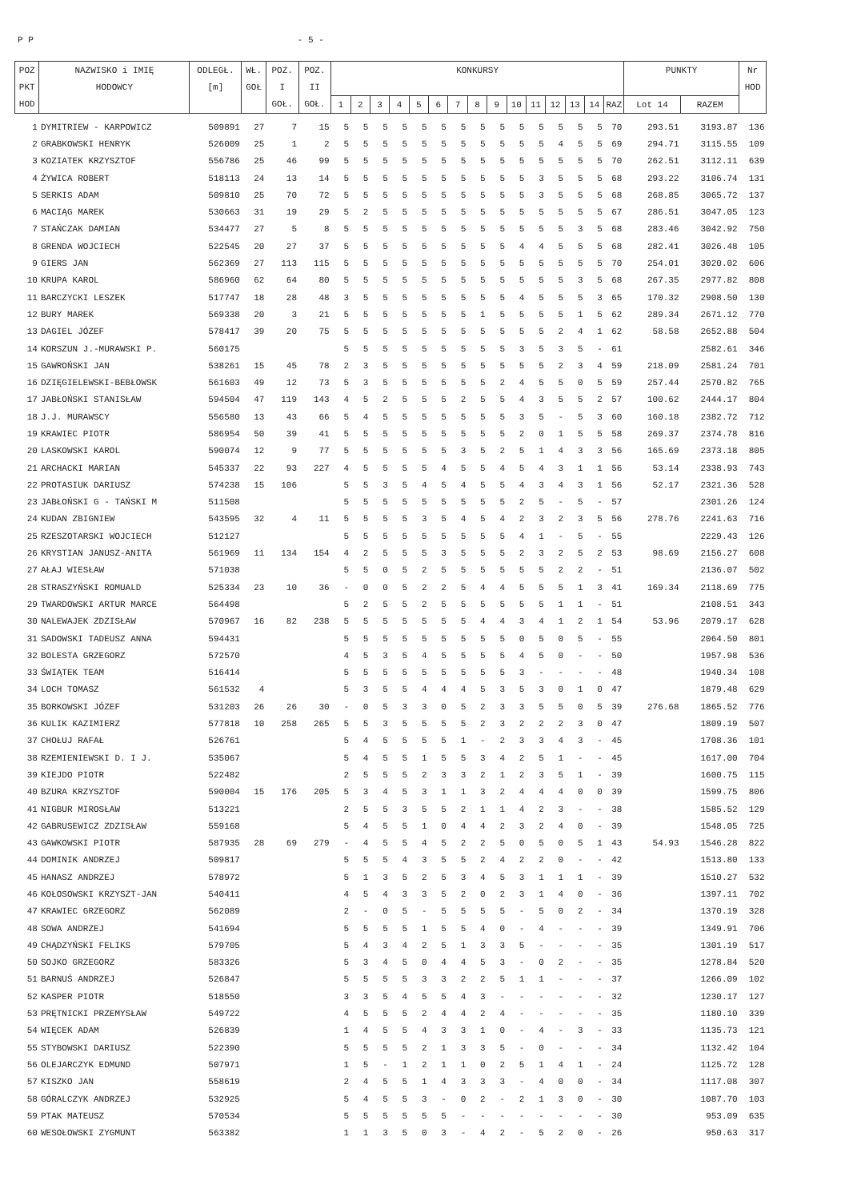P P - 5 -
| POZ | NAZWISKO i IMIĘ | ODLEGŁ. | WŁ. | POZ. | POZ. | KONKURSY | | | | | | | | | | | | | | | PUNKTY | | Nr |
| --- | --- | --- | --- | --- | --- | --- | --- | --- | --- | --- | --- | --- | --- | --- | --- | --- | --- | --- | --- | --- | --- | --- | --- |
| PKT | HODOWCY | [m] | GOŁ | I | II | | | | | | | | | | | | | | | | | | HOD |
| HOD | | | | GOŁ. | GOŁ. | 1 | 2 | 3 | 4 | 5 | 6 | 7 | 8 | 9 | 10 | 11 | 12 | 13 | 14 | RAZ | Lot 14 | RAZEM | |
| 1 | DYMITRIEW - KARPOWICZ | 509891 | 27 | 7 | 15 | 5 | 5 | 5 | 5 | 5 | 5 | 5 | 5 | 5 | 5 | 5 | 5 | 5 | 5 | 70 | 293.51 | 3193.87 | 136 |
| 2 | GRABKOWSKI HENRYK | 526009 | 25 | 1 | 2 | 5 | 5 | 5 | 5 | 5 | 5 | 5 | 5 | 5 | 5 | 5 | 4 | 5 | 5 | 69 | 294.71 | 3115.55 | 109 |
| 3 | KOZIATEK KRZYSZTOF | 556786 | 25 | 46 | 99 | 5 | 5 | 5 | 5 | 5 | 5 | 5 | 5 | 5 | 5 | 5 | 5 | 5 | 5 | 70 | 262.51 | 3112.11 | 639 |
| 4 | ŻYWICA ROBERT | 518113 | 24 | 13 | 14 | 5 | 5 | 5 | 5 | 5 | 5 | 5 | 5 | 5 | 5 | 3 | 5 | 5 | 5 | 68 | 293.22 | 3106.74 | 131 |
| 5 | SERKIS ADAM | 509810 | 25 | 70 | 72 | 5 | 5 | 5 | 5 | 5 | 5 | 5 | 5 | 5 | 5 | 3 | 5 | 5 | 5 | 68 | 268.85 | 3065.72 | 137 |
| 6 | MACIĄG MAREK | 530663 | 31 | 19 | 29 | 5 | 2 | 5 | 5 | 5 | 5 | 5 | 5 | 5 | 5 | 5 | 5 | 5 | 5 | 67 | 286.51 | 3047.05 | 123 |
| 7 | STAŃCZAK DAMIAN | 534477 | 27 | 5 | 8 | 5 | 5 | 5 | 5 | 5 | 5 | 5 | 5 | 5 | 5 | 5 | 5 | 3 | 5 | 68 | 283.46 | 3042.92 | 750 |
| 8 | GRENDA WOJCIECH | 522545 | 20 | 27 | 37 | 5 | 5 | 5 | 5 | 5 | 5 | 5 | 5 | 5 | 4 | 4 | 5 | 5 | 5 | 68 | 282.41 | 3026.48 | 105 |
| 9 | GIERS JAN | 562369 | 27 | 113 | 115 | 5 | 5 | 5 | 5 | 5 | 5 | 5 | 5 | 5 | 5 | 5 | 5 | 5 | 5 | 70 | 254.01 | 3020.02 | 606 |
| 10 | KRUPA KAROL | 586960 | 62 | 64 | 80 | 5 | 5 | 5 | 5 | 5 | 5 | 5 | 5 | 5 | 5 | 5 | 5 | 3 | 5 | 68 | 267.35 | 2977.82 | 808 |
| 11 | BARCZYCKI LESZEK | 517747 | 18 | 28 | 48 | 3 | 5 | 5 | 5 | 5 | 5 | 5 | 5 | 5 | 4 | 5 | 5 | 5 | 3 | 65 | 170.32 | 2908.50 | 130 |
| 12 | BURY MAREK | 569338 | 20 | 3 | 21 | 5 | 5 | 5 | 5 | 5 | 5 | 5 | 1 | 5 | 5 | 5 | 5 | 1 | 5 | 62 | 289.34 | 2671.12 | 770 |
| 13 | DAGIEL JÓZEF | 578417 | 39 | 20 | 75 | 5 | 5 | 5 | 5 | 5 | 5 | 5 | 5 | 5 | 5 | 5 | 2 | 4 | 1 | 62 | 58.58 | 2652.88 | 504 |
| 14 | KORSZUN J.-MURAWSKI P. | 560175 | | | | 5 | 5 | 5 | 5 | 5 | 5 | 5 | 5 | 5 | 3 | 5 | 3 | 5 | - | 61 | | 2582.61 | 346 |
| 15 | GAWROŃSKI JAN | 538261 | 15 | 45 | 78 | 2 | 3 | 5 | 5 | 5 | 5 | 5 | 5 | 5 | 5 | 5 | 2 | 3 | 4 | 59 | 218.09 | 2581.24 | 701 |
| 16 | DZIĘGIELEWSKI-BEBŁOWSK | 561603 | 49 | 12 | 73 | 5 | 3 | 5 | 5 | 5 | 5 | 5 | 5 | 2 | 4 | 5 | 5 | 0 | 5 | 59 | 257.44 | 2570.82 | 765 |
| 17 | JABŁOŃSKI STANISŁAW | 594504 | 47 | 119 | 143 | 4 | 5 | 2 | 5 | 5 | 5 | 2 | 5 | 5 | 4 | 3 | 5 | 5 | 2 | 57 | 100.62 | 2444.17 | 804 |
| 18 | J.J. MURAWSCY | 556580 | 13 | 43 | 66 | 5 | 4 | 5 | 5 | 5 | 5 | 5 | 5 | 5 | 3 | 5 | - | 5 | 3 | 60 | 160.18 | 2382.72 | 712 |
| 19 | KRAWIEC PIOTR | 586954 | 50 | 39 | 41 | 5 | 5 | 5 | 5 | 5 | 5 | 5 | 5 | 5 | 2 | 0 | 1 | 5 | 5 | 58 | 269.37 | 2374.78 | 816 |
| 20 | LASKOWSKI KAROL | 590074 | 12 | 9 | 77 | 5 | 5 | 5 | 5 | 5 | 5 | 3 | 5 | 2 | 5 | 1 | 4 | 3 | 3 | 56 | 165.69 | 2373.18 | 805 |
| 21 | ARCHACKI MARIAN | 545337 | 22 | 93 | 227 | 4 | 5 | 5 | 5 | 5 | 4 | 5 | 5 | 4 | 5 | 4 | 3 | 1 | 1 | 56 | 53.14 | 2338.93 | 743 |
| 22 | PROTASIUK DARIUSZ | 574238 | 15 | 106 | | 5 | 5 | 3 | 5 | 4 | 5 | 4 | 5 | 5 | 4 | 3 | 4 | 3 | 1 | 56 | 52.17 | 2321.36 | 528 |
| 23 | JABŁOŃSKI G - TAŃSKI M | 511508 | | | | 5 | 5 | 5 | 5 | 5 | 5 | 5 | 5 | 5 | 2 | 5 | - | 5 | - | 57 | | 2301.26 | 124 |
| 24 | KUDAN ZBIGNIEW | 543595 | 32 | 4 | 11 | 5 | 5 | 5 | 5 | 3 | 5 | 4 | 5 | 4 | 2 | 3 | 2 | 3 | 5 | 56 | 278.76 | 2241.63 | 716 |
| 25 | RZESZOTARSKI WOJCIECH | 512127 | | | | 5 | 5 | 5 | 5 | 5 | 5 | 5 | 5 | 5 | 4 | 1 | - | 5 | - | 55 | | 2229.43 | 126 |
| 26 | KRYSTIAN JANUSZ-ANITA | 561969 | 11 | 134 | 154 | 4 | 2 | 5 | 5 | 5 | 3 | 5 | 5 | 5 | 2 | 3 | 2 | 5 | 2 | 53 | 98.69 | 2156.27 | 608 |
| 27 | AŁAJ WIESŁAW | 571038 | | | | 5 | 5 | 0 | 5 | 2 | 5 | 5 | 5 | 5 | 5 | 5 | 2 | 2 | - | 51 | | 2136.07 | 502 |
| 28 | STRASZYŃSKI ROMUALD | 525334 | 23 | 10 | 36 | - | 0 | 0 | 5 | 2 | 2 | 5 | 4 | 4 | 5 | 5 | 5 | 1 | 3 | 41 | 169.34 | 2118.69 | 775 |
| 29 | TWARDOWSKI ARTUR MARCE | 564498 | | | | 5 | 2 | 5 | 5 | 2 | 5 | 5 | 5 | 5 | 5 | 5 | 1 | 1 | - | 51 | | 2108.51 | 343 |
| 30 | NALEWAJEK ZDZISŁAW | 570967 | 16 | 82 | 238 | 5 | 5 | 5 | 5 | 5 | 5 | 5 | 4 | 4 | 3 | 4 | 1 | 2 | 1 | 54 | 53.96 | 2079.17 | 628 |
| 31 | SADOWSKI TADEUSZ ANNA | 594431 | | | | 5 | 5 | 5 | 5 | 5 | 5 | 5 | 5 | 5 | 0 | 5 | 0 | 5 | - | 55 | | 2064.50 | 801 |
| 32 | BOLESTA GRZEGORZ | 572570 | | | | 4 | 5 | 3 | 5 | 4 | 5 | 5 | 5 | 5 | 4 | 5 | 0 | - | - | 50 | | 1957.98 | 536 |
| 33 | ŚWIĄTEK TEAM | 516414 | | | | 5 | 5 | 5 | 5 | 5 | 5 | 5 | 5 | 5 | 3 | - | - | - | - | 48 | | 1940.34 | 108 |
| 34 | LOCH TOMASZ | 561532 | 4 | | | 5 | 3 | 5 | 5 | 4 | 4 | 4 | 5 | 3 | 5 | 3 | 0 | 1 | 0 | 47 | | 1879.48 | 629 |
| 35 | BORKOWSKI JÓZEF | 531203 | 26 | 26 | 30 | - | 0 | 5 | 3 | 3 | 0 | 5 | 2 | 3 | 3 | 5 | 5 | 0 | 5 | 39 | 276.68 | 1865.52 | 776 |
| 36 | KULIK KAZIMIERZ | 577818 | 10 | 258 | 265 | 5 | 5 | 3 | 5 | 5 | 5 | 5 | 2 | 3 | 2 | 2 | 2 | 3 | 0 | 47 | | 1809.19 | 507 |
| 37 | CHOŁUJ RAFAŁ | 526761 | | | | 5 | 4 | 5 | 5 | 5 | 5 | 1 | - | 2 | 3 | 3 | 4 | 3 | - | 45 | | 1708.36 | 101 |
| 38 | RZEMIENIEWSKI D. I J. | 535067 | | | | 5 | 4 | 5 | 5 | 1 | 5 | 5 | 3 | 4 | 2 | 5 | 1 | - | - | 45 | | 1617.00 | 704 |
| 39 | KIEJDO PIOTR | 522482 | | | | 2 | 5 | 5 | 5 | 2 | 3 | 3 | 2 | 1 | 2 | 3 | 5 | 1 | - | 39 | | 1600.75 | 115 |
| 40 | BZURA KRZYSZTOF | 590004 | 15 | 176 | 205 | 5 | 3 | 4 | 5 | 3 | 1 | 1 | 3 | 2 | 4 | 4 | 4 | 0 | 0 | 39 | | 1599.75 | 806 |
| 41 | NIGBUR MIROSŁAW | 513221 | | | | 2 | 5 | 5 | 3 | 5 | 5 | 2 | 1 | 1 | 4 | 2 | 3 | - | - | 38 | | 1585.52 | 129 |
| 42 | GABRUSEWICZ ZDZISŁAW | 559168 | | | | 5 | 4 | 5 | 5 | 1 | 0 | 4 | 4 | 2 | 3 | 2 | 4 | 0 | - | 39 | | 1548.05 | 725 |
| 43 | GAWKOWSKI PIOTR | 587935 | 28 | 69 | 279 | - | 4 | 5 | 5 | 4 | 5 | 2 | 2 | 5 | 0 | 5 | 0 | 5 | 1 | 43 | 54.93 | 1546.28 | 822 |
| 44 | DOMINIK ANDRZEJ | 509817 | | | | 5 | 5 | 5 | 4 | 3 | 5 | 5 | 2 | 4 | 2 | 2 | 0 | - | - | 42 | | 1513.80 | 133 |
| 45 | HANASZ ANDRZEJ | 578972 | | | | 5 | 1 | 3 | 5 | 2 | 5 | 3 | 4 | 5 | 3 | 1 | 1 | 1 | - | 39 | | 1510.27 | 532 |
| 46 | KOŁOSOWSKI KRZYSZT-JAN | 540411 | | | | 4 | 5 | 4 | 3 | 3 | 5 | 2 | 0 | 2 | 3 | 1 | 4 | 0 | - | 36 | | 1397.11 | 702 |
| 47 | KRAWIEC GRZEGORZ | 562089 | | | | 2 | - | 0 | 5 | - | 5 | 5 | 5 | 5 | - | 5 | 0 | 2 | - | 34 | | 1370.19 | 328 |
| 48 | SOWA ANDRZEJ | 541694 | | | | 5 | 5 | 5 | 5 | 1 | 5 | 5 | 4 | 0 | - | 4 | - | - | - | 39 | | 1349.91 | 706 |
| 49 | CHĄDZYŃSKI FELIKS | 579705 | | | | 5 | 4 | 3 | 4 | 2 | 5 | 1 | 3 | 3 | 5 | - | - | - | - | 35 | | 1301.19 | 517 |
| 50 | SOJKO GRZEGORZ | 583326 | | | | 5 | 3 | 4 | 5 | 0 | 4 | 4 | 5 | 3 | - | 0 | 2 | - | - | 35 | | 1278.84 | 520 |
| 51 | BARNUŚ ANDRZEJ | 526847 | | | | 5 | 5 | 5 | 5 | 3 | 3 | 2 | 2 | 5 | 1 | 1 | - | - | - | 37 | | 1266.09 | 102 |
| 52 | KASPER PIOTR | 518550 | | | | 3 | 3 | 5 | 4 | 5 | 5 | 4 | 3 | - | - | - | - | - | - | 32 | | 1230.17 | 127 |
| 53 | PRĘTNICKI PRZEMYSŁAW | 549722 | | | | 4 | 5 | 5 | 5 | 2 | 4 | 4 | 2 | 4 | - | - | - | - | - | 35 | | 1180.10 | 339 |
| 54 | WIĘCEK ADAM | 526839 | | | | 1 | 4 | 5 | 5 | 4 | 3 | 3 | 1 | 0 | - | 4 | - | 3 | - | 33 | | 1135.73 | 121 |
| 55 | STYBOWSKI DARIUSZ | 522390 | | | | 5 | 5 | 5 | 5 | 2 | 1 | 3 | 3 | 5 | - | 0 | - | - | - | 34 | | 1132.42 | 104 |
| 56 | OLEJARCZYK EDMUND | 507971 | | | | 1 | 5 | - | 1 | 2 | 1 | 1 | 0 | 2 | 5 | 1 | 4 | 1 | - | 24 | | 1125.72 | 128 |
| 57 | KISZKO JAN | 558619 | | | | 2 | 4 | 5 | 5 | 1 | 4 | 3 | 3 | 3 | - | 4 | 0 | 0 | - | 34 | | 1117.08 | 307 |
| 58 | GÓRALCZYK ANDRZEJ | 532925 | | | | 5 | 4 | 5 | 5 | 3 | - | 0 | 2 | - | 2 | 1 | 3 | 0 | - | 30 | | 1087.70 | 103 |
| 59 | PTAK MATEUSZ | 570534 | | | | 5 | 5 | 5 | 5 | 5 | 5 | - | - | - | - | - | - | - | - | 30 | | 953.09 | 635 |
| 60 | WESOŁOWSKI ZYGMUNT | 563382 | | | | 1 | 1 | 3 | 5 | 0 | 3 | - | 4 | 2 | - | 5 | 2 | 0 | - | 26 | | 950.63 | 317 |